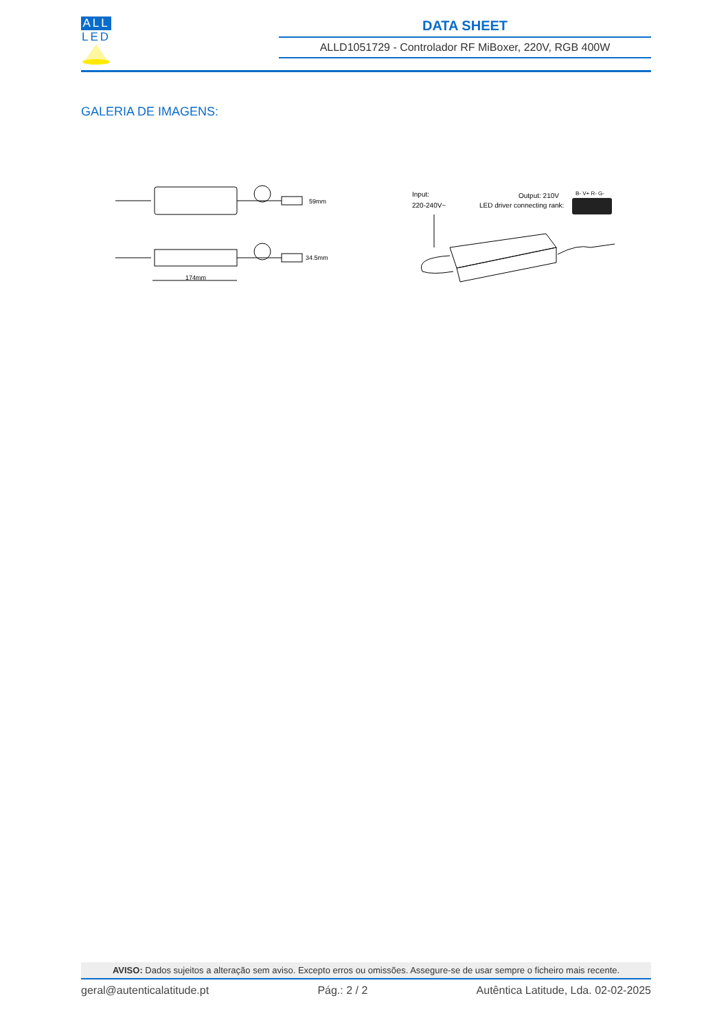ALL
LED
DATA SHEET
ALLD1051729 - Controlador RF MiBoxer, 220V, RGB 400W
GALERIA DE IMAGENS:
59mm
34.5mm
174mm
Input:
220-240V~
Output: 210V
LED driver connecting rank:
B- V+ R- G-
AVISO: Dados sujeitos a alteração sem aviso. Excepto erros ou omissões. Assegure-se de usar sempre o ficheiro mais recente.
geral@autenticalatitude.pt Pág.: 2 / 2 Autêntica Latitude, Lda. 02-02-2025